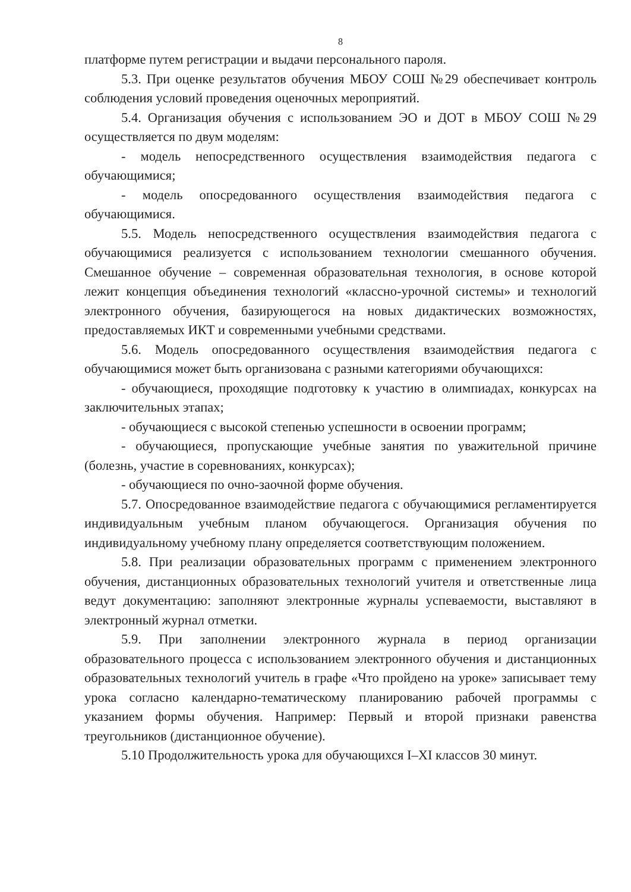8
платформе путем регистрации и выдачи персонального пароля.
5.3. При оценке результатов обучения МБОУ СОШ №29 обеспечивает контроль соблюдения условий проведения оценочных мероприятий.
5.4. Организация обучения с использованием ЭО и ДОТ в МБОУ СОШ №29 осуществляется по двум моделям:
- модель непосредственного осуществления взаимодействия педагога с обучающимися;
- модель опосредованного осуществления взаимодействия педагога с обучающимися.
5.5. Модель непосредственного осуществления взаимодействия педагога с обучающимися реализуется с использованием технологии смешанного обучения. Смешанное обучение – современная образовательная технология, в основе которой лежит концепция объединения технологий «классно-урочной системы» и технологий электронного обучения, базирующегося на новых дидактических возможностях, предоставляемых ИКТ и современными учебными средствами.
5.6. Модель опосредованного осуществления взаимодействия педагога с обучающимися может быть организована с разными категориями обучающихся:
- обучающиеся, проходящие подготовку к участию в олимпиадах, конкурсах на заключительных этапах;
- обучающиеся с высокой степенью успешности в освоении программ;
- обучающиеся, пропускающие учебные занятия по уважительной причине (болезнь, участие в соревнованиях, конкурсах);
- обучающиеся по очно-заочной форме обучения.
5.7. Опосредованное взаимодействие педагога с обучающимися регламентируется индивидуальным учебным планом обучающегося. Организация обучения по индивидуальному учебному плану определяется соответствующим положением.
5.8. При реализации образовательных программ с применением электронного обучения, дистанционных образовательных технологий учителя и ответственные лица ведут документацию: заполняют электронные журналы успеваемости, выставляют в электронный журнал отметки.
5.9. При заполнении электронного журнала в период организации образовательного процесса с использованием электронного обучения и дистанционных образовательных технологий учитель в графе «Что пройдено на уроке» записывает тему урока согласно календарно-тематическому планированию рабочей программы с указанием формы обучения. Например: Первый и второй признаки равенства треугольников (дистанционное обучение).
5.10 Продолжительность урока для обучающихся I–XI классов 30 минут.